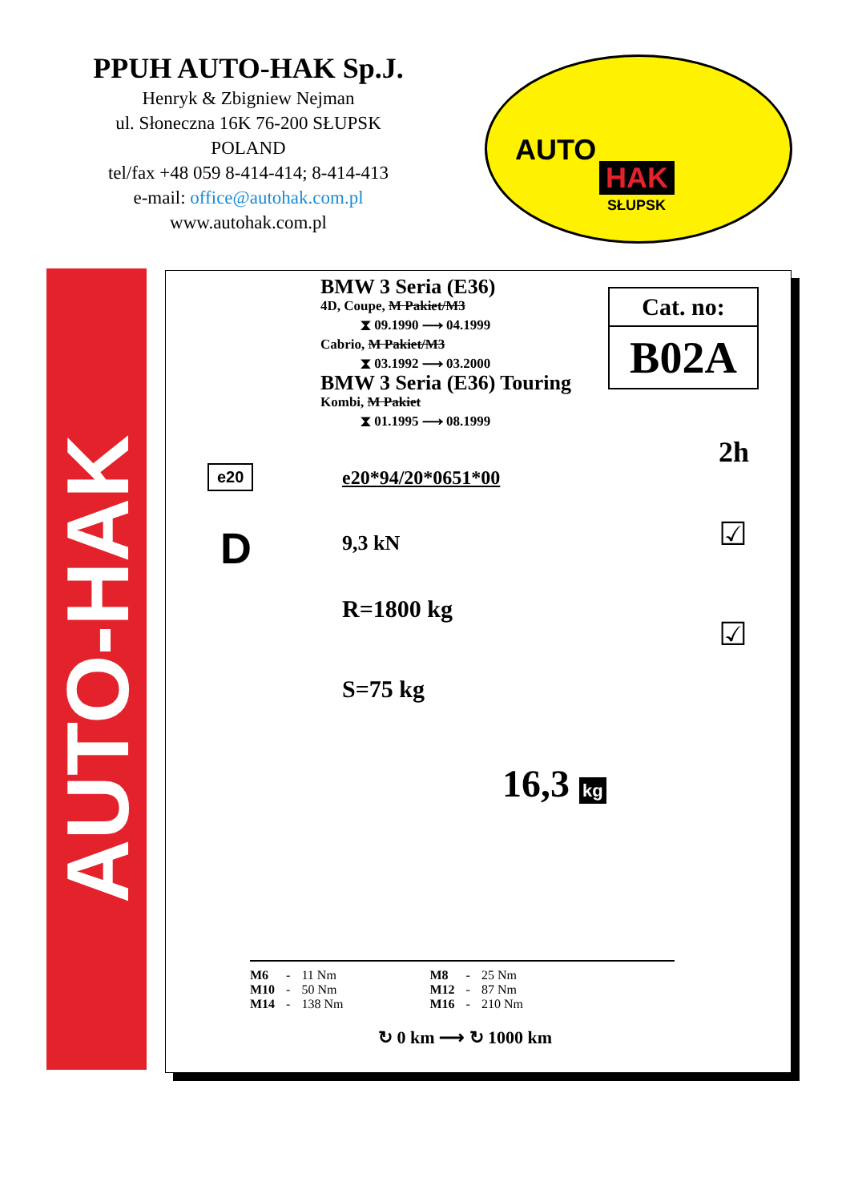PPUH AUTO-HAK Sp.J.
Henryk & Zbigniew Nejman
ul. Słoneczna 16K 76-200 SŁUPSK
POLAND
tel/fax +48 059 8-414-414; 8-414-413
e-mail: office@autohak.com.pl
www.autohak.com.pl
AUTO
HAK
SŁUPSK
AUTO-HAK
BMW 3 Seria (E36)
4D, Coupe, M Pakiet/M3
⧗ 09.1990 ⟶ 04.1999
Cabrio, M Pakiet/M3
⧗ 03.1992 ⟶ 03.2000
BMW 3 Seria (E36) Touring
Kombi, M Pakiet
⧗ 01.1995 ⟶ 08.1999
Cat. no:
B02A
2h
e20 e20*94/20*0651*00
D 9,3 kN
R=1800 kg
S=75 kg
☑
☑
16,3 kg
| M6 | - | 11 Nm | | M8 | - | 25 Nm |
| M10 | - | 50 Nm | | M12 | - | 87 Nm |
| M14 | - | 138 Nm | | M16 | - | 210 Nm |
↻ 0 km ⟶ ↻ 1000 km